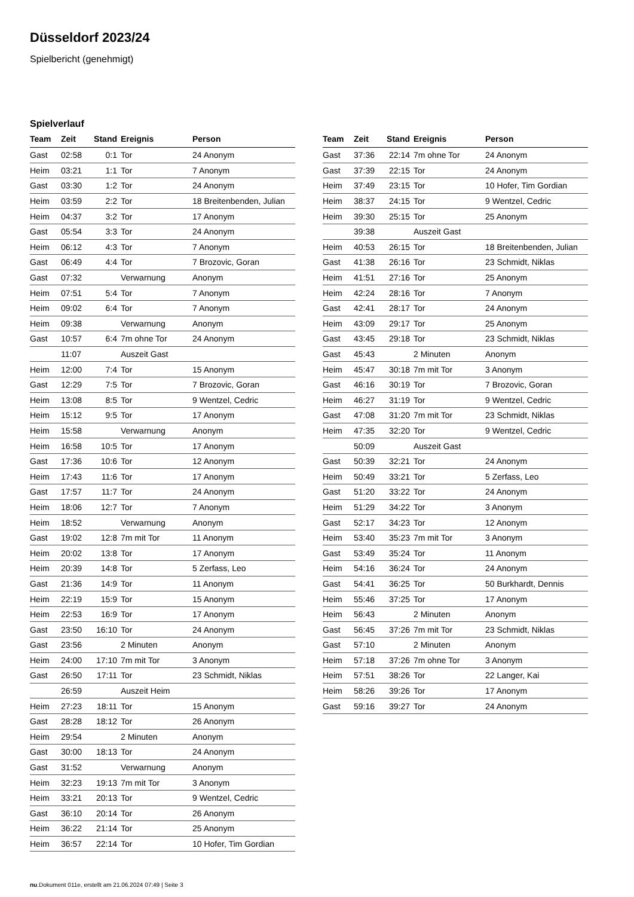Düsseldorf 2023/24
Spielbericht (genehmigt)
Spielverlauf
| Team | Zeit | Stand | Ereignis | Person |
| --- | --- | --- | --- | --- |
| Gast | 02:58 | 0:1 | Tor | 24 Anonym |
| Heim | 03:21 | 1:1 | Tor | 7 Anonym |
| Gast | 03:30 | 1:2 | Tor | 24 Anonym |
| Heim | 03:59 | 2:2 | Tor | 18 Breitenbenden, Julian |
| Heim | 04:37 | 3:2 | Tor | 17 Anonym |
| Gast | 05:54 | 3:3 | Tor | 24 Anonym |
| Heim | 06:12 | 4:3 | Tor | 7 Anonym |
| Gast | 06:49 | 4:4 | Tor | 7 Brozovic, Goran |
| Gast | 07:32 | | Verwarnung | Anonym |
| Heim | 07:51 | 5:4 | Tor | 7 Anonym |
| Heim | 09:02 | 6:4 | Tor | 7 Anonym |
| Heim | 09:38 | | Verwarnung | Anonym |
| Gast | 10:57 | 6:4 | 7m ohne Tor | 24 Anonym |
| | 11:07 | | Auszeit Gast | |
| Heim | 12:00 | 7:4 | Tor | 15 Anonym |
| Gast | 12:29 | 7:5 | Tor | 7 Brozovic, Goran |
| Heim | 13:08 | 8:5 | Tor | 9 Wentzel, Cedric |
| Heim | 15:12 | 9:5 | Tor | 17 Anonym |
| Heim | 15:58 | | Verwarnung | Anonym |
| Heim | 16:58 | 10:5 | Tor | 17 Anonym |
| Gast | 17:36 | 10:6 | Tor | 12 Anonym |
| Heim | 17:43 | 11:6 | Tor | 17 Anonym |
| Gast | 17:57 | 11:7 | Tor | 24 Anonym |
| Heim | 18:06 | 12:7 | Tor | 7 Anonym |
| Heim | 18:52 | | Verwarnung | Anonym |
| Gast | 19:02 | 12:8 | 7m mit Tor | 11 Anonym |
| Heim | 20:02 | 13:8 | Tor | 17 Anonym |
| Heim | 20:39 | 14:8 | Tor | 5 Zerfass, Leo |
| Gast | 21:36 | 14:9 | Tor | 11 Anonym |
| Heim | 22:19 | 15:9 | Tor | 15 Anonym |
| Heim | 22:53 | 16:9 | Tor | 17 Anonym |
| Gast | 23:50 | 16:10 | Tor | 24 Anonym |
| Gast | 23:56 | | 2 Minuten | Anonym |
| Heim | 24:00 | 17:10 | 7m mit Tor | 3 Anonym |
| Gast | 26:50 | 17:11 | Tor | 23 Schmidt, Niklas |
| | 26:59 | | Auszeit Heim | |
| Heim | 27:23 | 18:11 | Tor | 15 Anonym |
| Gast | 28:28 | 18:12 | Tor | 26 Anonym |
| Heim | 29:54 | | 2 Minuten | Anonym |
| Gast | 30:00 | 18:13 | Tor | 24 Anonym |
| Gast | 31:52 | | Verwarnung | Anonym |
| Heim | 32:23 | 19:13 | 7m mit Tor | 3 Anonym |
| Heim | 33:21 | 20:13 | Tor | 9 Wentzel, Cedric |
| Gast | 36:10 | 20:14 | Tor | 26 Anonym |
| Heim | 36:22 | 21:14 | Tor | 25 Anonym |
| Heim | 36:57 | 22:14 | Tor | 10 Hofer, Tim Gordian |
| Team | Zeit | Stand | Ereignis | Person |
| --- | --- | --- | --- | --- |
| Gast | 37:36 | 22:14 | 7m ohne Tor | 24 Anonym |
| Gast | 37:39 | 22:15 | Tor | 24 Anonym |
| Heim | 37:49 | 23:15 | Tor | 10 Hofer, Tim Gordian |
| Heim | 38:37 | 24:15 | Tor | 9 Wentzel, Cedric |
| Heim | 39:30 | 25:15 | Tor | 25 Anonym |
| | 39:38 | | Auszeit Gast | |
| Heim | 40:53 | 26:15 | Tor | 18 Breitenbenden, Julian |
| Gast | 41:38 | 26:16 | Tor | 23 Schmidt, Niklas |
| Heim | 41:51 | 27:16 | Tor | 25 Anonym |
| Heim | 42:24 | 28:16 | Tor | 7 Anonym |
| Gast | 42:41 | 28:17 | Tor | 24 Anonym |
| Heim | 43:09 | 29:17 | Tor | 25 Anonym |
| Gast | 43:45 | 29:18 | Tor | 23 Schmidt, Niklas |
| Gast | 45:43 | | 2 Minuten | Anonym |
| Heim | 45:47 | 30:18 | 7m mit Tor | 3 Anonym |
| Gast | 46:16 | 30:19 | Tor | 7 Brozovic, Goran |
| Heim | 46:27 | 31:19 | Tor | 9 Wentzel, Cedric |
| Gast | 47:08 | 31:20 | 7m mit Tor | 23 Schmidt, Niklas |
| Heim | 47:35 | 32:20 | Tor | 9 Wentzel, Cedric |
| | 50:09 | | Auszeit Gast | |
| Gast | 50:39 | 32:21 | Tor | 24 Anonym |
| Heim | 50:49 | 33:21 | Tor | 5 Zerfass, Leo |
| Gast | 51:20 | 33:22 | Tor | 24 Anonym |
| Heim | 51:29 | 34:22 | Tor | 3 Anonym |
| Gast | 52:17 | 34:23 | Tor | 12 Anonym |
| Heim | 53:40 | 35:23 | 7m mit Tor | 3 Anonym |
| Gast | 53:49 | 35:24 | Tor | 11 Anonym |
| Heim | 54:16 | 36:24 | Tor | 24 Anonym |
| Gast | 54:41 | 36:25 | Tor | 50 Burkhardt, Dennis |
| Heim | 55:46 | 37:25 | Tor | 17 Anonym |
| Heim | 56:43 | | 2 Minuten | Anonym |
| Gast | 56:45 | 37:26 | 7m mit Tor | 23 Schmidt, Niklas |
| Gast | 57:10 | | 2 Minuten | Anonym |
| Heim | 57:18 | 37:26 | 7m ohne Tor | 3 Anonym |
| Heim | 57:51 | 38:26 | Tor | 22 Langer, Kai |
| Heim | 58:26 | 39:26 | Tor | 17 Anonym |
| Gast | 59:16 | 39:27 | Tor | 24 Anonym |
nu.Dokument 011e, erstellt am 21.06.2024 07:49 | Seite 3